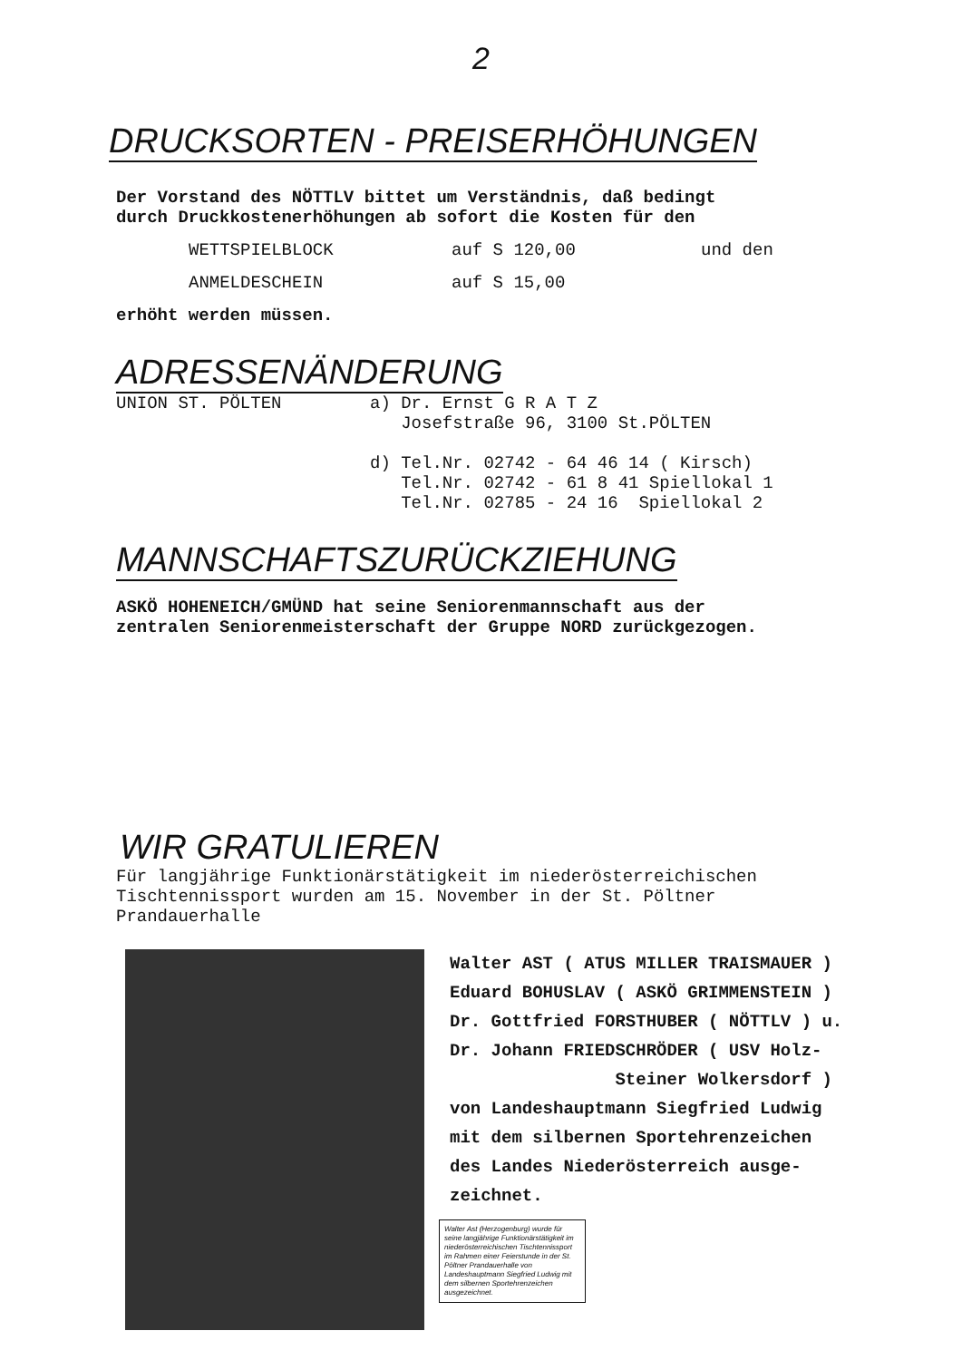2
DRUCKSORTEN - PREISERHÖHUNGEN
Der Vorstand des NÖTTLV bittet um Verständnis, daß bedingt
durch Druckkostenerhöhungen ab sofort die Kosten für den
WETTSPIELBLOCK auf S 120,00 und den
ANMELDESCHEIN auf S 15,00
erhöht werden müssen.
ADRESSENÄNDERUNG
UNION ST. PÖLTEN a) Dr. Ernst G R A T Z
Josefstraße 96, 3100 St.PÖLTEN
d) Tel.Nr. 02742 - 64 46 14 ( Kirsch)
Tel.Nr. 02742 - 61 8 41 Spiellokal 1
Tel.Nr. 02785 - 24 16 Spiellokal 2
MANNSCHAFTSZURÜCKZIEHUNG
ASKÖ HOHENEICH/GMÜND hat seine Seniorenmannschaft aus der
zentralen Seniorenmeisterschaft der Gruppe NORD zurückgezogen.
WIR GRATULIEREN
Für langjährige Funktionärstätigkeit im niederösterreichischen
Tischtennissport wurden am 15. November in der St. Pöltner
Prandauerhalle
Walter AST ( ATUS MILLER TRAISMAUER )
Eduard BOHUSLAV ( ASKÖ GRIMMENSTEIN )
Dr. Gottfried FORSTHUBER ( NÖTTLV ) u.
Dr. Johann FRIEDSCHRÖDER ( USV Holz-
Steiner Wolkersdorf )
von Landeshauptmann Siegfried Ludwig
mit dem silbernen Sportehrenzeichen
des Landes Niederösterreich ausge-
zeichnet.
Walter Ast (Herzogenburg) wurde für seine langjährige Funktionärstätigkeit im niederösterreichischen Tischtennissport im Rahmen einer Feierstunde in der St. Pöltner Prandauerhalle von Landeshauptmann Siegfried Ludwig mit dem silbernen Sportehrenzeichen ausgezeichnet.